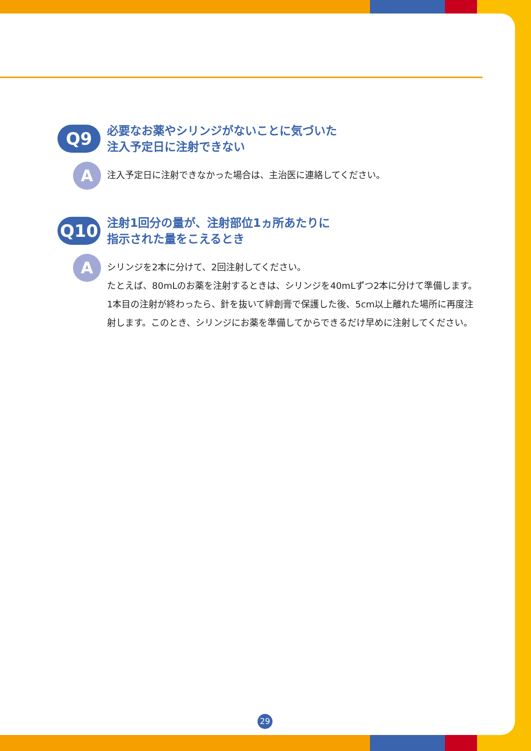Q9
必要なお薬やシリンジがないことに気づいた
注入予定日に注射できない
A
注入予定日に注射できなかった場合は、主治医に連絡してください。
Q10
注射1回分の量が、注射部位1ヵ所あたりに
指示された量をこえるとき
A
シリンジを2本に分けて、2回注射してください。
たとえば、80mLのお薬を注射するときは、シリンジを40mLずつ2本に分けて準備します。1本目の注射が終わったら、針を抜いて絆創膏で保護した後、5cm以上離れた場所に再度注射します。このとき、シリンジにお薬を準備してからできるだけ早めに注射してください。
29